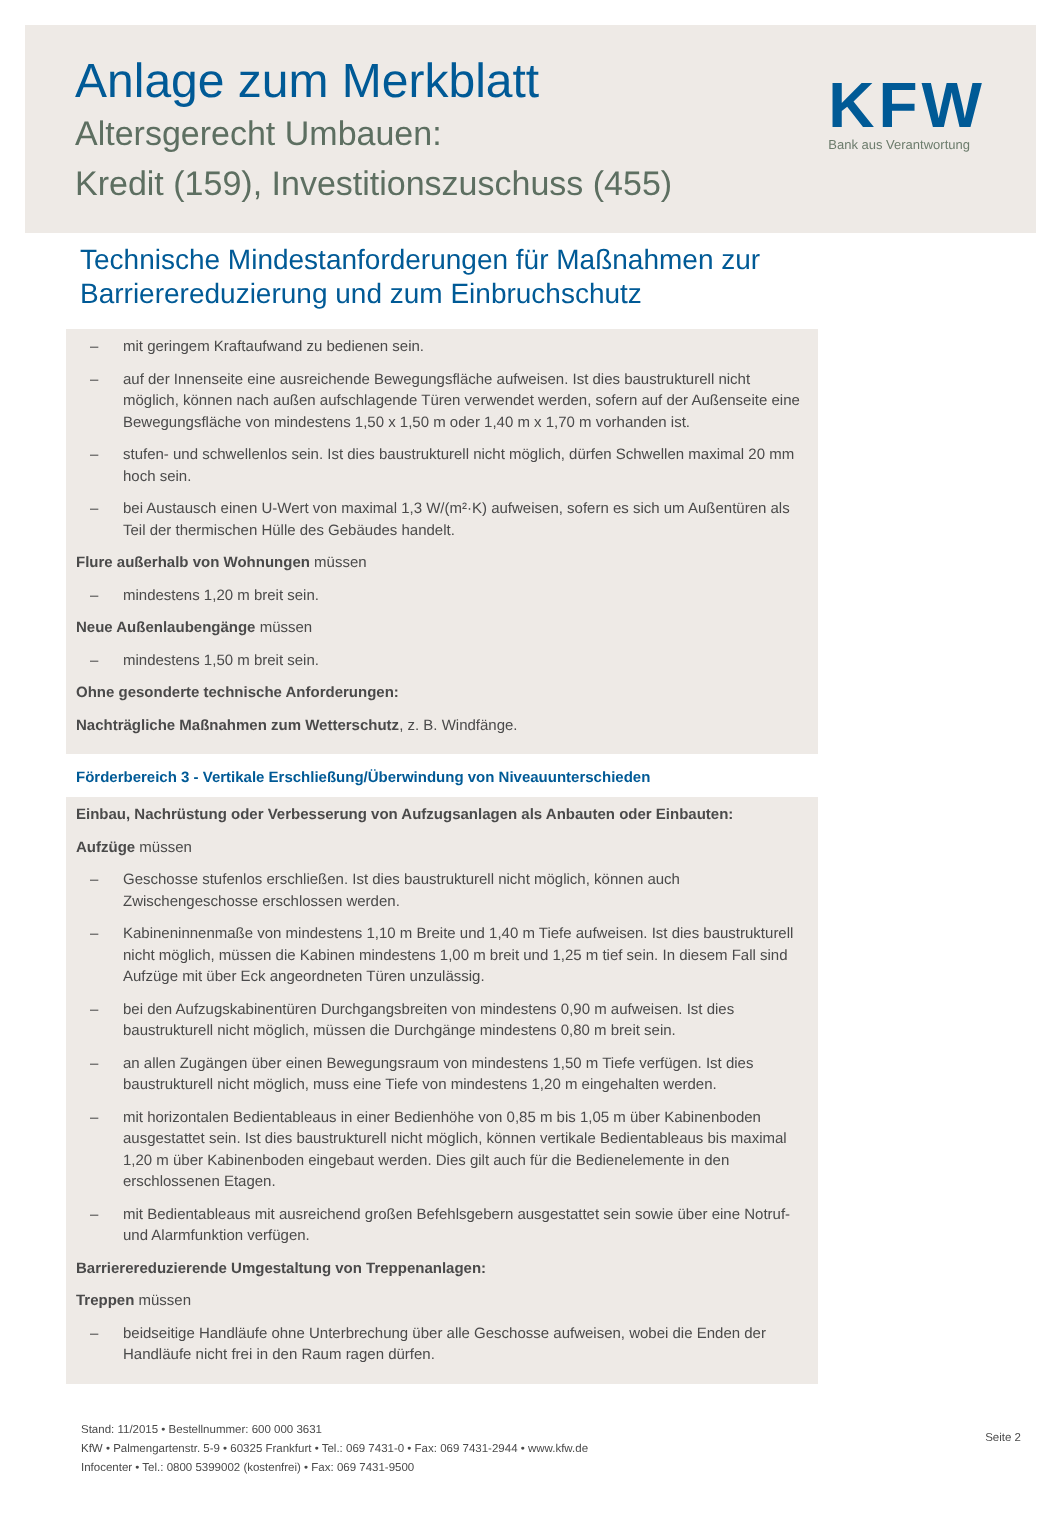Anlage zum Merkblatt
Altersgerecht Umbauen:
Kredit (159), Investitionszuschuss (455)
KFW
Bank aus Verantwortung
Technische Mindestanforderungen für Maßnahmen zur
Barrierereduzierung und zum Einbruchschutz
– mit geringem Kraftaufwand zu bedienen sein.
– auf der Innenseite eine ausreichende Bewegungsfläche aufweisen. Ist dies baustrukturell nicht möglich, können nach außen aufschlagende Türen verwendet werden, sofern auf der Außenseite eine Bewegungsfläche von mindestens 1,50 x 1,50 m oder 1,40 m x 1,70 m vorhanden ist.
– stufen- und schwellenlos sein. Ist dies baustrukturell nicht möglich, dürfen Schwellen maximal 20 mm hoch sein.
– bei Austausch einen U-Wert von maximal 1,3 W/(m²·K) aufweisen, sofern es sich um Außentüren als Teil der thermischen Hülle des Gebäudes handelt.
Flure außerhalb von Wohnungen müssen
– mindestens 1,20 m breit sein.
Neue Außenlaubengänge müssen
– mindestens 1,50 m breit sein.
Ohne gesonderte technische Anforderungen:
Nachträgliche Maßnahmen zum Wetterschutz, z. B. Windfänge.
Förderbereich 3 - Vertikale Erschließung/Überwindung von Niveauunterschieden
Einbau, Nachrüstung oder Verbesserung von Aufzugsanlagen als Anbauten oder Einbauten:
Aufzüge müssen
– Geschosse stufenlos erschließen. Ist dies baustrukturell nicht möglich, können auch Zwischengeschosse erschlossen werden.
– Kabineninnenmaße von mindestens 1,10 m Breite und 1,40 m Tiefe aufweisen. Ist dies baustrukturell nicht möglich, müssen die Kabinen mindestens 1,00 m breit und 1,25 m tief sein. In diesem Fall sind Aufzüge mit über Eck angeordneten Türen unzulässig.
– bei den Aufzugskabinentüren Durchgangsbreiten von mindestens 0,90 m aufweisen. Ist dies baustrukturell nicht möglich, müssen die Durchgänge mindestens 0,80 m breit sein.
– an allen Zugängen über einen Bewegungsraum von mindestens 1,50 m Tiefe verfügen. Ist dies baustrukturell nicht möglich, muss eine Tiefe von mindestens 1,20 m eingehalten werden.
– mit horizontalen Bedientableaus in einer Bedienhöhe von 0,85 m bis 1,05 m über Kabinenboden ausgestattet sein. Ist dies baustrukturell nicht möglich, können vertikale Bedientableaus bis maximal 1,20 m über Kabinenboden eingebaut werden. Dies gilt auch für die Bedienelemente in den erschlossenen Etagen.
– mit Bedientableaus mit ausreichend großen Befehlsgebern ausgestattet sein sowie über eine Notruf- und Alarmfunktion verfügen.
Barrierereduzierende Umgestaltung von Treppenanlagen:
Treppen müssen
– beidseitige Handläufe ohne Unterbrechung über alle Geschosse aufweisen, wobei die Enden der Handläufe nicht frei in den Raum ragen dürfen.
Stand: 11/2015 • Bestellnummer: 600 000 3631
KfW • Palmengartenstr. 5-9 • 60325 Frankfurt • Tel.: 069 7431-0 • Fax: 069 7431-2944 • www.kfw.de
Infocenter • Tel.: 0800 5399002 (kostenfrei) • Fax: 069 7431-9500
Seite 2